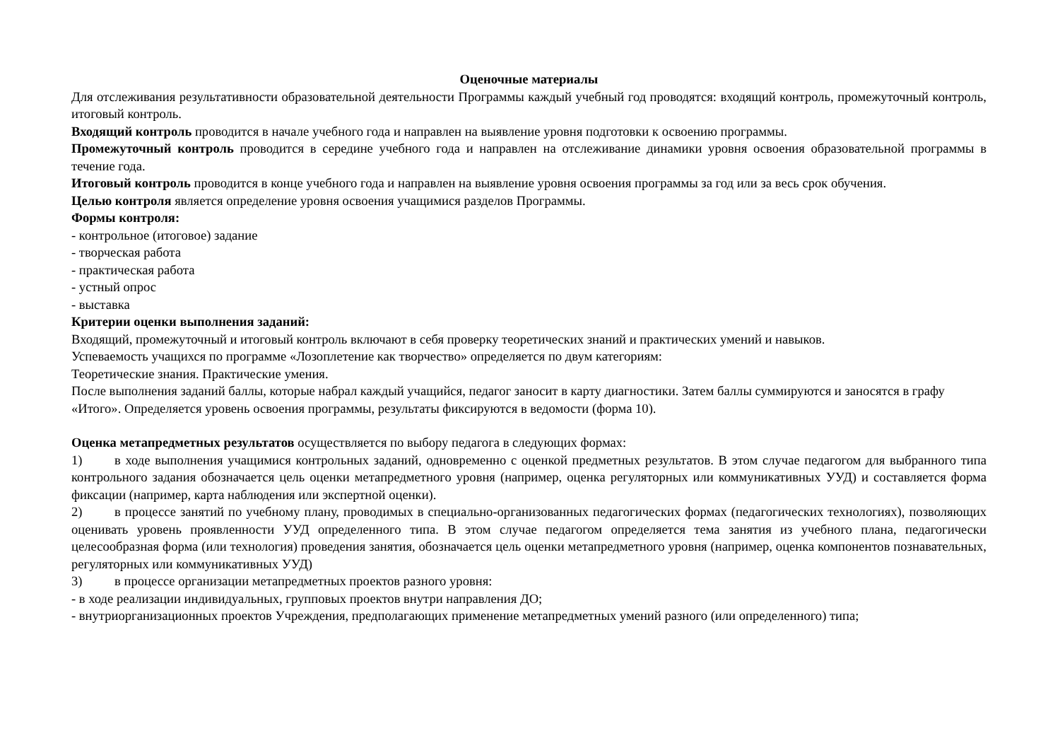Оценочные материалы
Для отслеживания результативности образовательной деятельности Программы каждый учебный год проводятся: входящий контроль, промежуточный контроль, итоговый контроль.
Входящий контроль проводится в начале учебного года и направлен на выявление уровня подготовки к освоению программы.
Промежуточный контроль проводится в середине учебного года и направлен на отслеживание динамики уровня освоения образовательной программы в течение года.
Итоговый контроль проводится в конце учебного года и направлен на выявление уровня освоения программы за год или за весь срок обучения.
Целью контроля является определение уровня освоения учащимися разделов Программы.
Формы контроля:
- контрольное (итоговое) задание
- творческая работа
- практическая работа
- устный опрос
- выставка
Критерии оценки выполнения заданий:
Входящий, промежуточный и итоговый контроль включают в себя проверку теоретических знаний и практических умений и навыков.
Успеваемость учащихся по программе «Лозоплетение как творчество» определяется по двум категориям:
Теоретические знания. Практические умения.
После выполнения заданий баллы, которые набрал каждый учащийся, педагог заносит в карту диагностики. Затем баллы суммируются и заносятся в графу «Итого». Определяется уровень освоения программы, результаты фиксируются в ведомости (форма 10).
Оценка метапредметных результатов осуществляется по выбору педагога в следующих формах:
1) в ходе выполнения учащимися контрольных заданий, одновременно с оценкой предметных результатов. В этом случае педагогом для выбранного типа контрольного задания обозначается цель оценки метапредметного уровня (например, оценка регуляторных или коммуникативных УУД) и составляется форма фиксации (например, карта наблюдения или экспертной оценки).
2) в процессе занятий по учебному плану, проводимых в специально-организованных педагогических формах (педагогических технологиях), позволяющих оценивать уровень проявленности УУД определенного типа. В этом случае педагогом определяется тема занятия из учебного плана, педагогически целесообразная форма (или технология) проведения занятия, обозначается цель оценки метапредметного уровня (например, оценка компонентов познавательных, регуляторных или коммуникативных УУД)
3) в процессе организации метапредметных проектов разного уровня:
- в ходе реализации индивидуальных, групповых проектов внутри направления ДО;
- внутриорганизационных проектов Учреждения, предполагающих применение метапредметных умений разного (или определенного) типа;